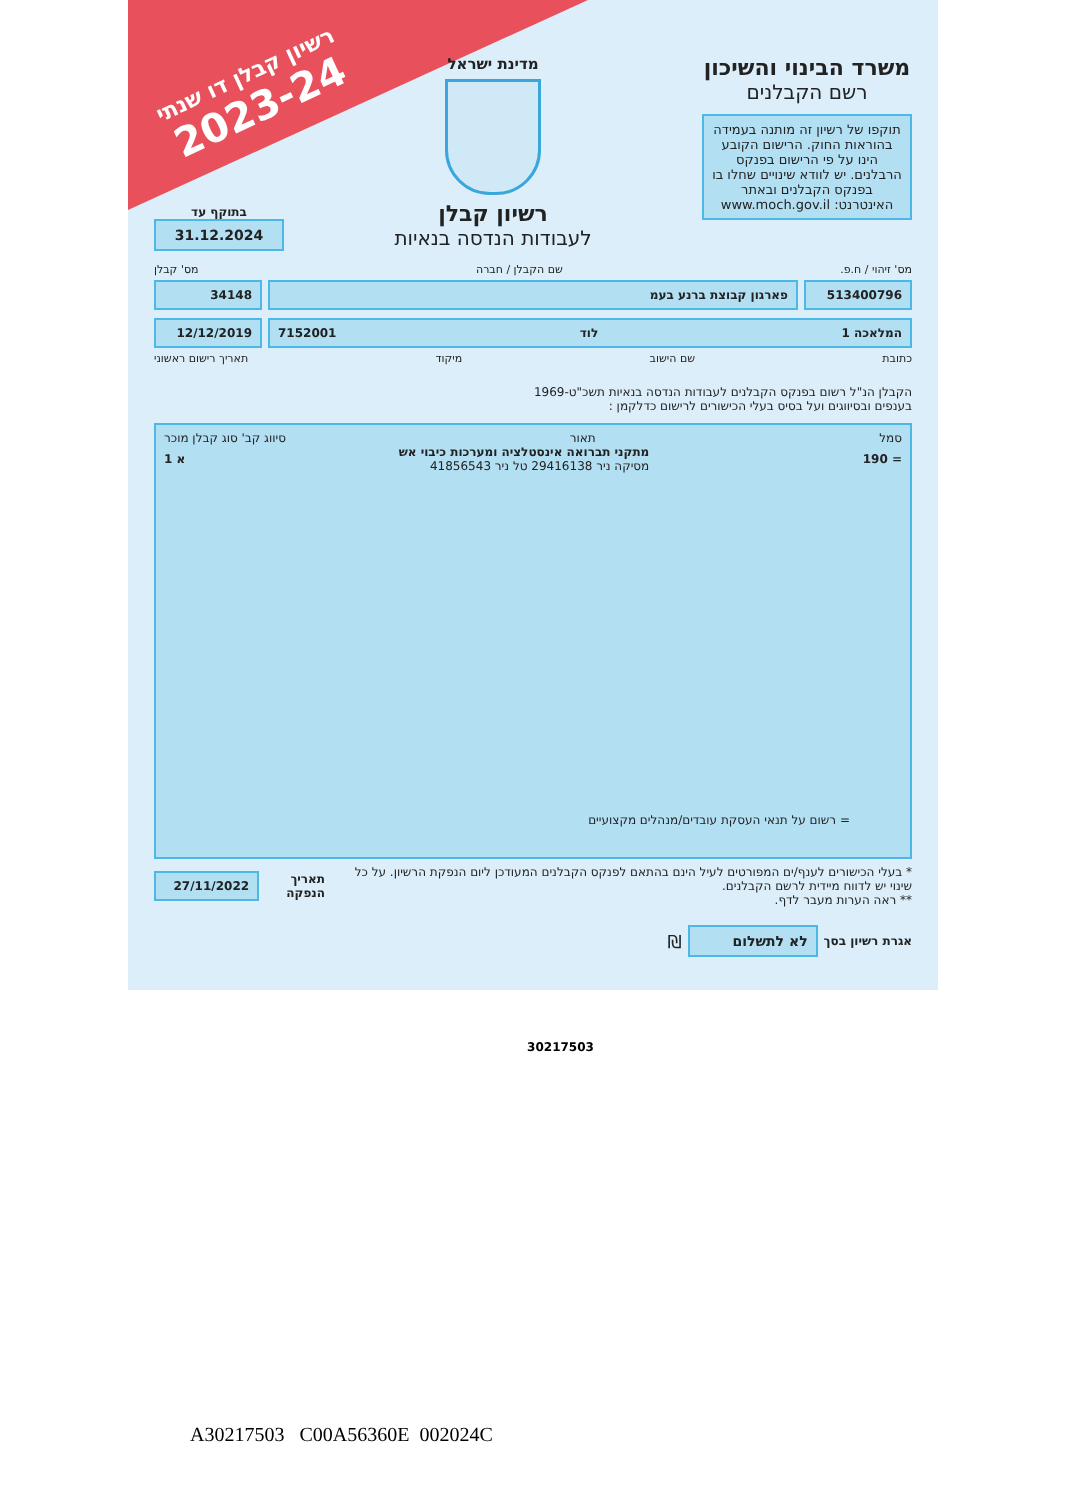רשיון קבלן דו שנתי
2023-24
משרד הבינוי והשיכון
רשם הקבלנים
תוקפו של רשיון זה מותנה בעמידה בהוראות החוק. הרישום הקובע הינו על פי הרישום בפנקס הרבלנים. יש לוודא שינויים שחלו בו בפנקס הקבלנים ובאתר האינטרנט: www.moch.gov.il
מדינת ישראל
רשיון קבלן
לעבודות הנדסה בנאיות
בתוקף עד
31.12.2024
מס' זיהוי / ח.פ. שם הקבלן / חברה מס' קבלן
513400796 פארגון קבוצת ברנע בעמ 34148
המלאכה 1 לוד 7152001 12/12/2019
כתובת שם הישוב מיקוד תאריך רישום ראשוני
הקבלן הנ"ל רשום בפנקס הקבלנים לעבודות הנדסה בנאיות תשכ"ט-1969
בענפים ובסיווגים ועל בסיס בעלי הכישורים לרישום כדלקמן :
סמל תאור סיווג קב' סוג קבלן מוכר
= 190 מתקני תברואה אינסטלציה ומערכות כיבוי אש
מסיקה ניר 29416138 טל ניר 41856543 א 1
= רשום על תנאי העסקת עובדים/מנהלים מקצועיים
* בעלי הכישורים לענף/ים המפורטים לעיל הינם בהתאם לפנקס הקבלנים המעודכן ליום הנפקת הרשיון. על כל שינוי יש לדווח מיידית לרשם הקבלנים.
** ראה הערות מעבר לדף.
תאריך הנפקה
27/11/2022
אגרת רשיון בסך
לא לתשלום
₪
30217503
A30217503 C00A56360E 002024C